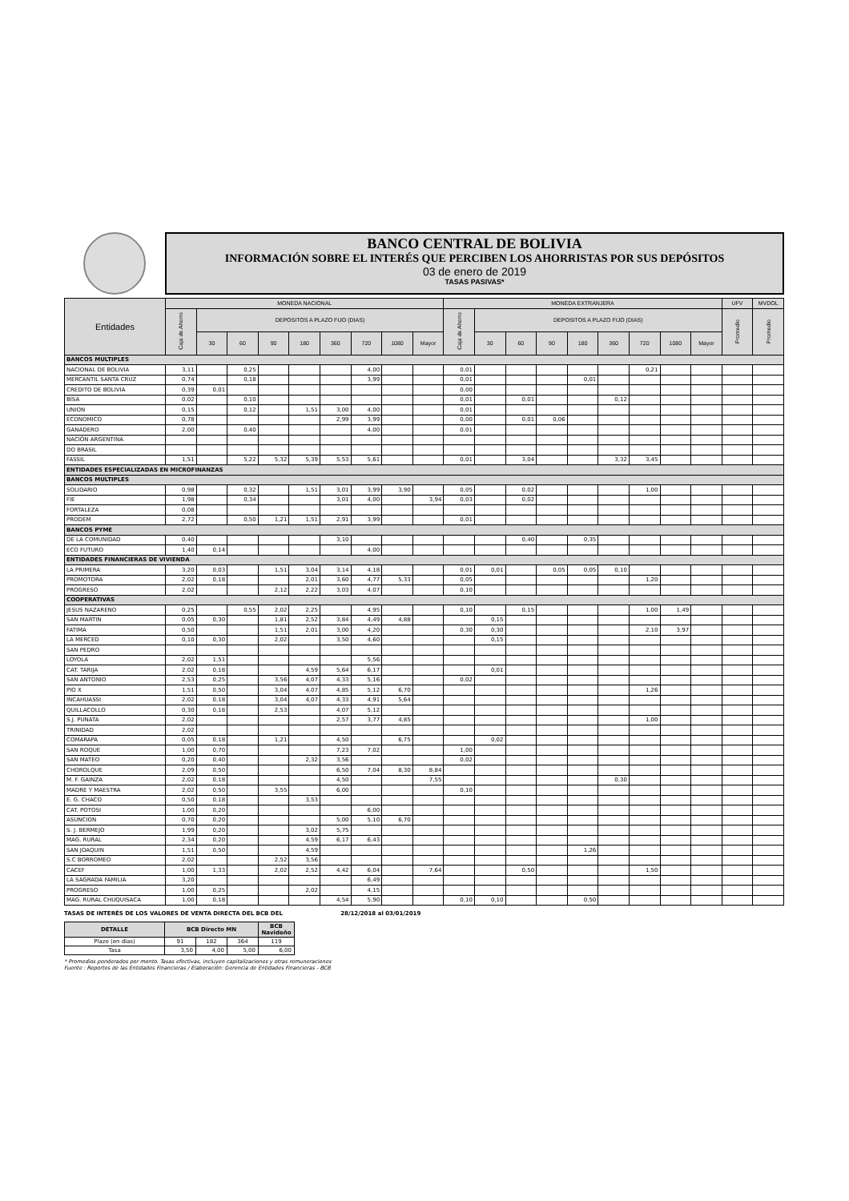BANCO CENTRAL DE BOLIVIA
INFORMACIÓN SOBRE EL INTERÉS QUE PERCIBEN LOS AHORRISTAS POR SUS DEPÓSITOS
03 de enero de 2019
TASAS PASIVAS*
| Entidades | MONEDA NACIONAL | | | | | | | | | MONEDA EXTRANJERA | | | | | | | | | UFV | MVDOL |
| --- | --- | --- | --- | --- | --- | --- | --- | --- | --- | --- | --- | --- | --- | --- | --- | --- | --- | --- | --- | --- |
| | Caja de Ahorro | DEPOSITOS A PLAZO FIJO (DIAS) | | | | | | | | Caja de Ahorro | DEPOSITOS A PLAZO FIJO (DIAS) | | | | | | | | Promedio | Promedio |
| | | 30 | 60 | 90 | 180 | 360 | 720 | 1080 | Mayor | | 30 | 60 | 90 | 180 | 360 | 720 | 1080 | Mayor | | |
| BANCOS MULTIPLES | | | | | | | | | | | | | | | | | | | | |
| NACIONAL DE BOLIVIA | 3,11 | | 0,25 | | | | 4,00 | | | 0,01 | | | | | | 0,21 | | | | |
| MERCANTIL SANTA CRUZ | 0,74 | | 0,18 | | | | 3,99 | | | 0,01 | | | | 0,01 | | | | | | |
| CREDITO DE BOLIVIA | 0,39 | 0,01 | | | | | | | | 0,00 | | | | | | | | | | |
| BISA | 0,02 | | 0,10 | | | | | | | 0,01 | | 0,01 | | | 0,12 | | | | | |
| UNION | 0,15 | | 0,12 | | 1,51 | 3,00 | 4,00 | | | 0,01 | | | | | | | | | | |
| ECONOMICO | 0,78 | | | | | 2,99 | 3,99 | | | 0,00 | | 0,01 | 0,06 | | | | | | | |
| GANADERO | 2,00 | | 0,40 | | | | 4,00 | | | 0,01 | | | | | | | | | | |
| NACIÓN ARGENTINA | | | | | | | | | | | | | | | | | | | | |
| DO BRASIL | | | | | | | | | | | | | | | | | | | | |
| FASSIL | 1,51 | | 5,22 | 5,32 | 5,39 | 5,53 | 5,61 | | | 0,01 | | 3,04 | | | 3,32 | 3,45 | | | | |
| ENTIDADES ESPECIALIZADAS EN MICROFINANZAS | | | | | | | | | | | | | | | | | | | | |
| BANCOS MULTIPLES | | | | | | | | | | | | | | | | | | | | |
| SOLIDARIO | 0,98 | | 0,32 | | 1,51 | 3,01 | 3,99 | 3,90 | | 0,05 | | 0,02 | | | | 1,00 | | | | |
| FIE | 1,98 | | 0,34 | | | 3,01 | 4,00 | | 3,94 | 0,03 | | 0,02 | | | | | | | | |
| FORTALEZA | 0,08 | | | | | | | | | | | | | | | | | | | |
| PRODEM | 2,72 | | 0,50 | 1,21 | 1,51 | 2,91 | 3,99 | | | 0,01 | | | | | | | | | | |
| BANCOS PYME | | | | | | | | | | | | | | | | | | | | |
| DE LA COMUNIDAD | 0,40 | | | | | 3,10 | | | | | | 0,40 | | 0,35 | | | | | | |
| ECO FUTURO | 1,40 | 0,14 | | | | | 4,00 | | | | | | | | | | | | | |
| ENTIDADES FINANCIERAS DE VIVIENDA | | | | | | | | | | | | | | | | | | | | |
| LA PRIMERA | 3,20 | 0,03 | | 1,51 | 3,04 | 3,14 | 4,18 | | | 0,01 | 0,01 | | 0,05 | 0,05 | 0,10 | | | | | |
| PROMOTORA | 2,02 | 0,18 | | | 2,01 | 3,60 | 4,77 | 5,33 | | 0,05 | | | | | | 1,20 | | | | |
| PROGRESO | 2,02 | | | 2,12 | 2,22 | 3,03 | 4,07 | | | 0,10 | | | | | | | | | | |
| COOPERATIVAS | | | | | | | | | | | | | | | | | | | | |
| JESUS NAZARENO | 0,25 | | 0,55 | 2,02 | 2,25 | | 4,95 | | | 0,10 | | 0,15 | | | | 1,00 | 1,49 | | | |
| SAN MARTIN | 0,05 | 0,30 | | 1,81 | 2,52 | 3,84 | 4,49 | 4,88 | | | 0,15 | | | | | | | | | |
| FATIMA | 0,50 | | | 1,51 | 2,01 | 3,00 | 4,20 | | | 0,30 | 0,30 | | | | | 2,10 | 3,97 | | | |
| LA MERCED | 0,10 | 0,30 | | 2,02 | | 3,50 | 4,60 | | | | 0,15 | | | | | | | | | |
| SAN PEDRO | | | | | | | | | | | | | | | | | | | | |
| LOYOLA | 2,02 | 1,51 | | | | | 5,56 | | | | | | | | | | | | | |
| CAT. TARIJA | 2,02 | 0,18 | | | 4,59 | 5,64 | 6,17 | | | | 0,01 | | | | | | | | | |
| SAN ANTONIO | 2,53 | 0,25 | | 3,56 | 4,07 | 4,33 | 5,16 | | | 0,02 | | | | | | | | | | |
| PIO X | 1,51 | 0,50 | | 3,04 | 4,07 | 4,85 | 5,12 | 6,70 | | | | | | | | 1,26 | | | | |
| INCAHUASSI | 2,02 | 0,18 | | 3,04 | 4,07 | 4,33 | 4,91 | 5,64 | | | | | | | | | | | | |
| QUILLACOLLO | 0,30 | 0,18 | | 2,53 | | 4,07 | 5,12 | | | | | | | | | | | | | |
| S.J. PUNATA | 2,02 | | | | | 2,57 | 3,77 | 4,85 | | | | | | | | 1,00 | | | | |
| TRINIDAD | 2,02 | | | | | | | | | | | | | | | | | | | |
| COMARAPA | 0,05 | 0,18 | | 1,21 | | 4,50 | | 6,75 | | | 0,02 | | | | | | | | | |
| SAN ROQUE | 1,00 | 0,70 | | | | 7,23 | 7,02 | | | 1,00 | | | | | | | | | | |
| SAN MATEO | 0,20 | 0,40 | | | 2,32 | 3,56 | | | | 0,02 | | | | | | | | | | |
| CHOROLQUE | 2,09 | 0,50 | | | | 6,50 | 7,04 | 8,30 | 8,84 | | | | | | | | | | | |
| M. F. GAINZA | 2,02 | 0,18 | | | | 4,50 | | | 7,55 | | | | | | 0,30 | | | | | |
| MADRE Y MAESTRA | 2,02 | 0,50 | | 3,55 | | 6,00 | | | | 0,10 | | | | | | | | | | |
| E. G. CHACO | 0,50 | 0,18 | | | 3,53 | | | | | | | | | | | | | | | |
| CAT. POTOSI | 1,00 | 0,20 | | | | | 6,00 | | | | | | | | | | | | | |
| ASUNCION | 0,70 | 0,20 | | | | 5,00 | 5,10 | 6,70 | | | | | | | | | | | | |
| S. J. BERMEJO | 1,99 | 0,20 | | | 3,02 | 5,75 | | | | | | | | | | | | | | |
| MAG. RURAL | 2,34 | 0,20 | | | 4,59 | 6,17 | 6,43 | | | | | | | | | | | | | |
| SAN JOAQUIN | 1,51 | 0,50 | | | 4,59 | | | | | | | | | 1,26 | | | | | | |
| S.C BORROMEO | 2,02 | | | 2,52 | 3,56 | | | | | | | | | | | | | | | |
| CACEF | 1,00 | 1,33 | | 2,02 | 2,52 | 4,42 | 6,04 | | 7,64 | | | 0,50 | | | | 1,50 | | | | |
| LA SAGRADA FAMILIA | 3,20 | | | | | | 6,49 | | | | | | | | | | | | | |
| PROGRESO | 1,00 | 0,25 | | | 2,02 | | 4,15 | | | | | | | | | | | | | |
| MAG. RURAL CHUQUISACA | 1,00 | 0,18 | | | | 4,54 | 5,90 | | | 0,10 | 0,10 | | | 0,50 | | | | | | |
TASAS DE INTERÉS DE LOS VALORES DE VENTA DIRECTA DEL BCB DEL 28/12/2018 al 03/01/2019
| DETALLE | BCB Directo MN | | | BCB Navideño |
| --- | --- | --- | --- | --- |
| Plazo (en días) | 91 | 182 | 364 | 119 |
| Tasa | 3,50 | 4,00 | 5,00 | 6,00 |
* Promedios ponderados por monto. Tasas efectivas, incluyen capitalizaciones y otras remuneraciones
Fuente : Reportes de las Entidades Financieras / Elaboración: Gerencia de Entidades Financieras - BCB